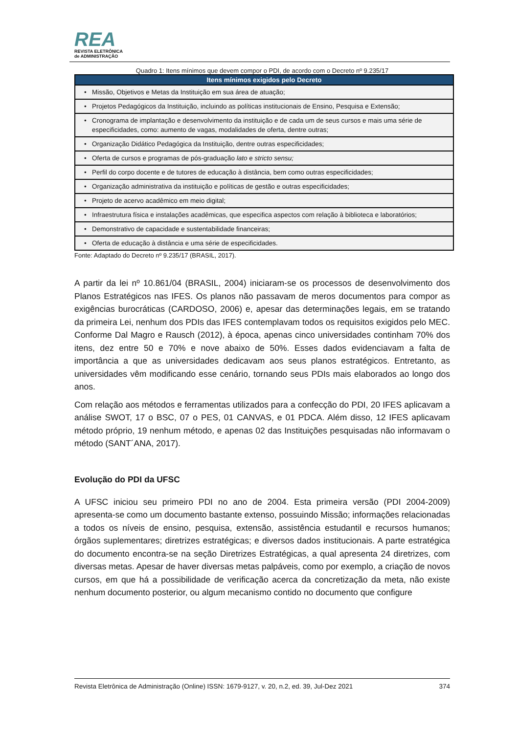REA
REVISTA ELETRÔNICA
de ADMINISTRAÇÃO
Quadro 1: Itens mínimos que devem compor o PDI, de acordo com o Decreto nº 9.235/17
| Itens mínimos exigidos pelo Decreto |
| --- |
| • Missão, Objetivos e Metas da Instituição em sua área de atuação; |
| • Projetos Pedagógicos da Instituição, incluindo as políticas institucionais de Ensino, Pesquisa e Extensão; |
| • Cronograma de implantação e desenvolvimento da instituição e de cada um de seus cursos e mais uma série de especificidades, como: aumento de vagas, modalidades de oferta, dentre outras; |
| • Organização Didático Pedagógica da Instituição, dentre outras especificidades; |
| • Oferta de cursos e programas de pós-graduação lato e stricto sensu; |
| • Perfil do corpo docente e de tutores de educação à distância, bem como outras especificidades; |
| • Organização administrativa da instituição e políticas de gestão e outras especificidades; |
| • Projeto de acervo acadêmico em meio digital; |
| • Infraestrutura física e instalações acadêmicas, que especifica aspectos com relação à biblioteca e laboratórios; |
| • Demonstrativo de capacidade e sustentabilidade financeiras; |
| • Oferta de educação à distância e uma série de especificidades. |
Fonte: Adaptado do Decreto nº 9.235/17 (BRASIL, 2017).
A partir da lei nº 10.861/04 (BRASIL, 2004) iniciaram-se os processos de desenvolvimento dos Planos Estratégicos nas IFES. Os planos não passavam de meros documentos para compor as exigências burocráticas (CARDOSO, 2006) e, apesar das determinações legais, em se tratando da primeira Lei, nenhum dos PDIs das IFES contemplavam todos os requisitos exigidos pelo MEC. Conforme Dal Magro e Rausch (2012), à época, apenas cinco universidades continham 70% dos itens, dez entre 50 e 70% e nove abaixo de 50%. Esses dados evidenciavam a falta de importância a que as universidades dedicavam aos seus planos estratégicos. Entretanto, as universidades vêm modificando esse cenário, tornando seus PDIs mais elaborados ao longo dos anos.
Com relação aos métodos e ferramentas utilizados para a confecção do PDI, 20 IFES aplicavam a análise SWOT, 17 o BSC, 07 o PES, 01 CANVAS, e 01 PDCA. Além disso, 12 IFES aplicavam método próprio, 19 nenhum método, e apenas 02 das Instituições pesquisadas não informavam o método (SANT´ANA, 2017).
Evolução do PDI da UFSC
A UFSC iniciou seu primeiro PDI no ano de 2004. Esta primeira versão (PDI 2004-2009) apresenta-se como um documento bastante extenso, possuindo Missão; informações relacionadas a todos os níveis de ensino, pesquisa, extensão, assistência estudantil e recursos humanos; órgãos suplementares; diretrizes estratégicas; e diversos dados institucionais. A parte estratégica do documento encontra-se na seção Diretrizes Estratégicas, a qual apresenta 24 diretrizes, com diversas metas. Apesar de haver diversas metas palpáveis, como por exemplo, a criação de novos cursos, em que há a possibilidade de verificação acerca da concretização da meta, não existe nenhum documento posterior, ou algum mecanismo contido no documento que configure
Revista Eletrônica de Administração (Online) ISSN: 1679-9127, v. 20, n.2, ed. 39, Jul-Dez 2021 374